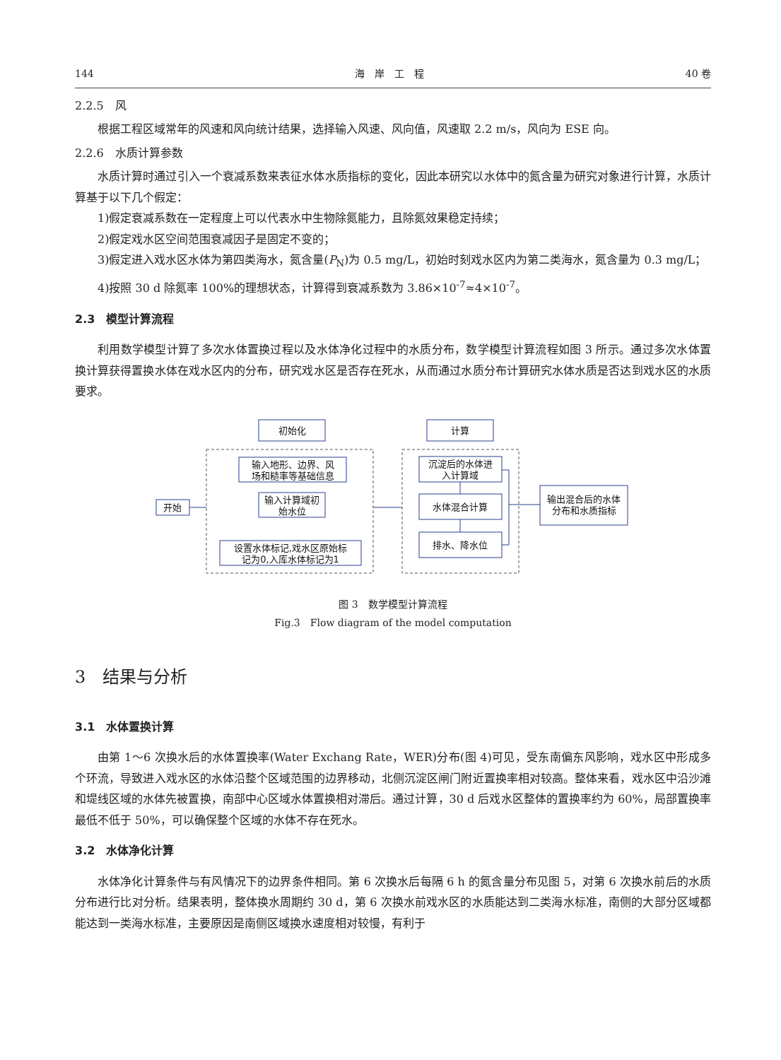144 海　岸　工　程 40 卷
2.2.5　风
根据工程区域常年的风速和风向统计结果，选择输入风速、风向值，风速取 2.2 m/s，风向为 ESE 向。
2.2.6　水质计算参数
水质计算时通过引入一个衰减系数来表征水体水质指标的变化，因此本研究以水体中的氮含量为研究对象进行计算，水质计算基于以下几个假定：
1)假定衰减系数在一定程度上可以代表水中生物除氮能力，且除氮效果稳定持续；
2)假定戏水区空间范围衰减因子是固定不变的；
3)假定进入戏水区水体为第四类海水，氮含量(P<sub>N</sub>)为 0.5 mg/L，初始时刻戏水区内为第二类海水，氮含量为 0.3 mg/L；
4)按照 30 d 除氮率 100%的理想状态，计算得到衰减系数为 3.86×10<sup>-7</sup>≈4×10<sup>-7</sup>。
2.3　模型计算流程
利用数学模型计算了多次水体置换过程以及水体净化过程中的水质分布，数学模型计算流程如图 3 所示。通过多次水体置换计算获得置换水体在戏水区内的分布，研究戏水区是否存在死水，从而通过水质分布计算研究水体水质是否达到戏水区的水质要求。
初始化
计算
输入地形、边界、风
场和糙率等基础信息
输入计算域初
始水位
设置水体标记,戏水区原始标
记为0,入库水体标记为1
开始
沉淀后的水体进
入计算域
水体混合计算
排水、降水位
输出混合后的水体
分布和水质指标
图 3　数学模型计算流程
Fig.3　Flow diagram of the model computation
3　结果与分析
3.1　水体置换计算
由第 1～6 次换水后的水体置换率(Water Exchang Rate，WER)分布(图 4)可见，受东南偏东风影响，戏水区中形成多个环流，导致进入戏水区的水体沿整个区域范围的边界移动，北侧沉淀区闸门附近置换率相对较高。整体来看，戏水区中沿沙滩和堤线区域的水体先被置换，南部中心区域水体置换相对滞后。通过计算，30 d 后戏水区整体的置换率约为 60%，局部置换率最低不低于 50%，可以确保整个区域的水体不存在死水。
3.2　水体净化计算
水体净化计算条件与有风情况下的边界条件相同。第 6 次换水后每隔 6 h 的氮含量分布见图 5，对第 6 次换水前后的水质分布进行比对分析。结果表明，整体换水周期约 30 d，第 6 次换水前戏水区的水质能达到二类海水标准，南侧的大部分区域都能达到一类海水标准，主要原因是南侧区域换水速度相对较慢，有利于